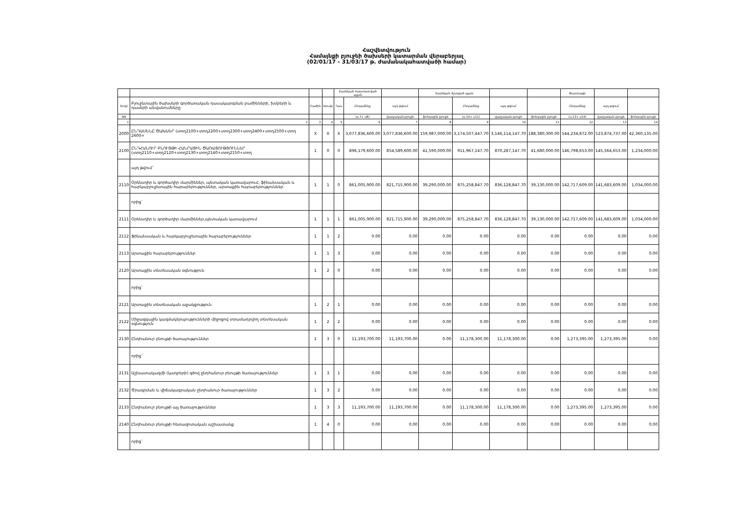Հաշվետվություն
Համայնքի բյուջեի ծախսերի կատարման վերաբերյալ
(02/01/17 - 31/03/17 թ. ժամանակահատվածի համար)
| | | | | Տարեկան հաստատված պլան | | | Տարեկան ճշտված պլան | | | | Փաստացի | | |
| --- | --- | --- | --- | --- | --- | --- | --- | --- | --- | --- | --- | --- | --- |
| Տողի | Բյուջետային ծախսերի գործառական դասակարգման բաժինների, խմբերի և դասերի անվանումները | Բաժին | Խումբ | Դաս | Ընդամենը | այդ թվում | | Ընդամենը | այդ թվում | | Ընդամենը | այդ թվում | |
| NN | | | | | (ս.7+ ս8) | վարչական բյուջե | ֆոնդային բյուջե | (ս.10+ ս11) | վարչական բյուջե | ֆոնդային բյուջե | (ս.13+ ս14) | վարչական բյուջե | ֆոնդային բյուջե |
| 1 | 2 | 3 | 4 | 5 | 6 | 7 | 8 | 9 | 10 | 11 | 12 | 13 | 14 |
| 2000 | ԸՆԴԱՄԵՆԸ ԾԱԽՍԵՐ (տող2100+տող2200+տող2300+տող2400+տող2500+տող 2600+ | X | X | X | 3,077,836,600.00 | 3,077,836,600.00 | 159,987,000.00 | 3,174,507,447.70 | 3,146,114,147.70 | 188,380,300.00 | 544,234,872.00 | 523,874,737.00 | 42,360,135.00 |
| 2100 | ԸՆԴՀԱՆՈՒՐ ԲՆՈՒՅԹԻ ՀԱՆՐԱՅԻՆ ԾԱՌԱՅՈՒԹՅՈՒՆՆԵՐ (տող2110+տող2120+տող2130+տող2140+տող2150+տող | 1 | 0 | 0 | 896,179,600.00 | 854,589,600.00 | 41,590,000.00 | 911,967,147.70 | 870,287,147.70 | 41,680,000.00 | 146,798,653.00 | 145,564,653.00 | 1,234,000.00 |
| | այդ թվում` | | | | | | | | | | | | |
| 2110 | Օրենսդիր և գործադիր մարմիններ, պետական կառավարում, ֆինանսական և հարկաբյուջետային հարաբերություններ, արտաքին հարաբերություններ | 1 | 1 | 0 | 861,005,900.00 | 821,715,900.00 | 39,290,000.00 | 875,258,847.70 | 836,128,847.70 | 39,130,000.00 | 142,717,609.00 | 141,683,609.00 | 1,034,000.00 |
| | որից` | | | | | | | | | | | | |
| 2111 | Օրենսդիր և գործադիր մարմիններ,պետական կառավարում | 1 | 1 | 1 | 861,005,900.00 | 821,715,900.00 | 39,290,000.00 | 875,258,847.70 | 836,128,847.70 | 39,130,000.00 | 142,717,609.00 | 141,683,609.00 | 1,034,000.00 |
| 2112 | Ֆինանսական և հարկաբյուջետային հարաբերություններ | 1 | 1 | 2 | 0.00 | 0.00 | 0.00 | 0.00 | 0.00 | 0.00 | 0.00 | 0.00 | 0.00 |
| 2113 | Արտաքին հարաբերություններ | 1 | 1 | 3 | 0.00 | 0.00 | 0.00 | 0.00 | 0.00 | 0.00 | 0.00 | 0.00 | 0.00 |
| 2120 | Արտաքին տնտեսական օգնություն | 1 | 2 | 0 | 0.00 | 0.00 | 0.00 | 0.00 | 0.00 | 0.00 | 0.00 | 0.00 | 0.00 |
| | որից` | | | | | | | | | | | | |
| 2121 | Արտաքին տնտեսական աջակցություն | 1 | 2 | 1 | 0.00 | 0.00 | 0.00 | 0.00 | 0.00 | 0.00 | 0.00 | 0.00 | 0.00 |
| 2122 | Միջազգային կազմակերպությունների միջոցով տրամադրվող տնտեսական օգնություն | 1 | 2 | 2 | 0.00 | 0.00 | 0.00 | 0.00 | 0.00 | 0.00 | 0.00 | 0.00 | 0.00 |
| 2130 | Ընդհանուր բնույթի ծառայություններ | 1 | 3 | 0 | 11,193,700.00 | 11,193,700.00 | 0.00 | 11,178,300.00 | 11,178,300.00 | 0.00 | 1,273,395.00 | 1,273,395.00 | 0.00 |
| | որից` | | | | | | | | | | | | |
| 2131 | Աշխատակազմի (կադրերի) գծով ընդհանուր բնույթի ծառայություններ | 1 | 3 | 1 | 0.00 | 0.00 | 0.00 | 0.00 | 0.00 | 0.00 | 0.00 | 0.00 | 0.00 |
| 2132 | Ծրագրման և վիճակագրական ընդհանուր ծառայություններ | 1 | 3 | 2 | 0.00 | 0.00 | 0.00 | 0.00 | 0.00 | 0.00 | 0.00 | 0.00 | 0.00 |
| 2133 | Ընդհանուր բնույթի այլ ծառայություններ | 1 | 3 | 3 | 11,193,700.00 | 11,193,700.00 | 0.00 | 11,178,300.00 | 11,178,300.00 | 0.00 | 1,273,395.00 | 1,273,395.00 | 0.00 |
| 2140 | Ընդհանուր բնույթի հետազոտական աշխատանք | 1 | 4 | 0 | 0.00 | 0.00 | 0.00 | 0.00 | 0.00 | 0.00 | 0.00 | 0.00 | 0.00 |
| | որից` | | | | | | | | | | | | |